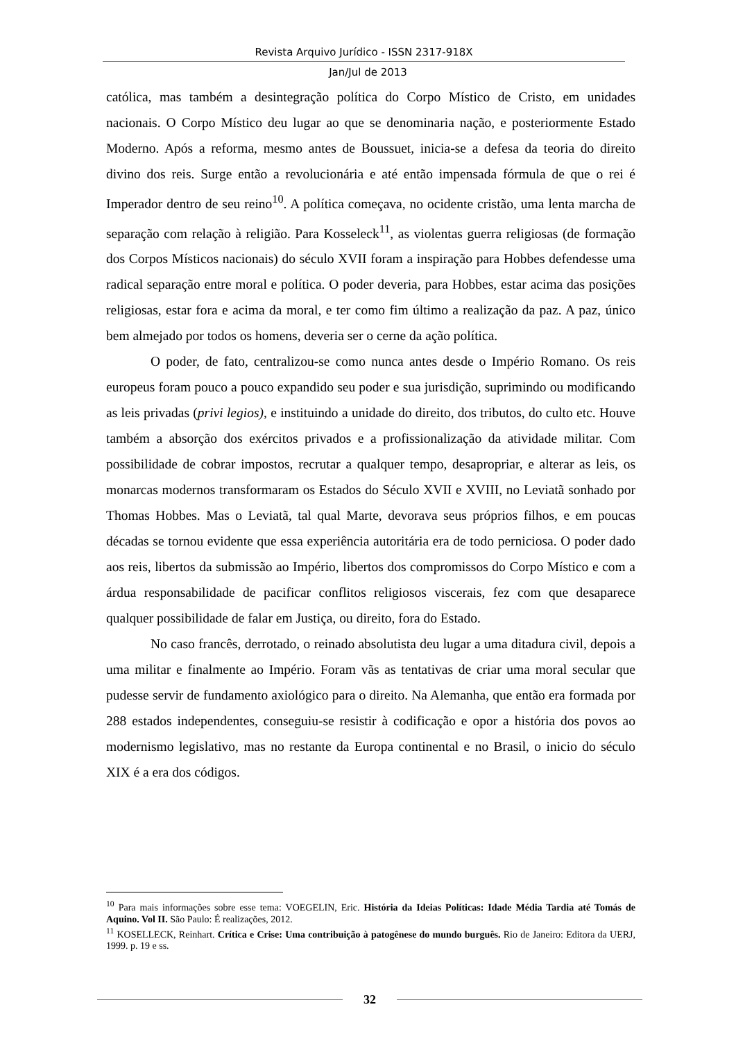Revista Arquivo Jurídico - ISSN 2317-918X
Jan/Jul de 2013
católica, mas também a desintegração política do Corpo Místico de Cristo, em unidades nacionais. O Corpo Místico deu lugar ao que se denominaria nação, e posteriormente Estado Moderno. Após a reforma, mesmo antes de Boussuet, inicia-se a defesa da teoria do direito divino dos reis. Surge então a revolucionária e até então impensada fórmula de que o rei é Imperador dentro de seu reino<sup>10</sup>. A política começava, no ocidente cristão, uma lenta marcha de separação com relação à religião. Para Kosseleck<sup>11</sup>, as violentas guerra religiosas (de formação dos Corpos Místicos nacionais) do século XVII foram a inspiração para Hobbes defendesse uma radical separação entre moral e política. O poder deveria, para Hobbes, estar acima das posições religiosas, estar fora e acima da moral, e ter como fim último a realização da paz. A paz, único bem almejado por todos os homens, deveria ser o cerne da ação política.
O poder, de fato, centralizou-se como nunca antes desde o Império Romano. Os reis europeus foram pouco a pouco expandido seu poder e sua jurisdição, suprimindo ou modificando as leis privadas (privi legios), e instituindo a unidade do direito, dos tributos, do culto etc. Houve também a absorção dos exércitos privados e a profissionalização da atividade militar. Com possibilidade de cobrar impostos, recrutar a qualquer tempo, desapropriar, e alterar as leis, os monarcas modernos transformaram os Estados do Século XVII e XVIII, no Leviatã sonhado por Thomas Hobbes. Mas o Leviatã, tal qual Marte, devorava seus próprios filhos, e em poucas décadas se tornou evidente que essa experiência autoritária era de todo perniciosa. O poder dado aos reis, libertos da submissão ao Império, libertos dos compromissos do Corpo Místico e com a árdua responsabilidade de pacificar conflitos religiosos viscerais, fez com que desaparece qualquer possibilidade de falar em Justiça, ou direito, fora do Estado.
No caso francês, derrotado, o reinado absolutista deu lugar a uma ditadura civil, depois a uma militar e finalmente ao Império. Foram vãs as tentativas de criar uma moral secular que pudesse servir de fundamento axiológico para o direito. Na Alemanha, que então era formada por 288 estados independentes, conseguiu-se resistir à codificação e opor a história dos povos ao modernismo legislativo, mas no restante da Europa continental e no Brasil, o inicio do século XIX é a era dos códigos.
<sup>10</sup> Para mais informações sobre esse tema: VOEGELIN, Eric. História da Ideias Políticas: Idade Média Tardia até Tomás de Aquino. Vol II. São Paulo: É realizações, 2012.
<sup>11</sup> KOSELLECK, Reinhart. Crítica e Crise: Uma contribuição à patogênese do mundo burguês. Rio de Janeiro: Editora da UERJ, 1999. p. 19 e ss.
32